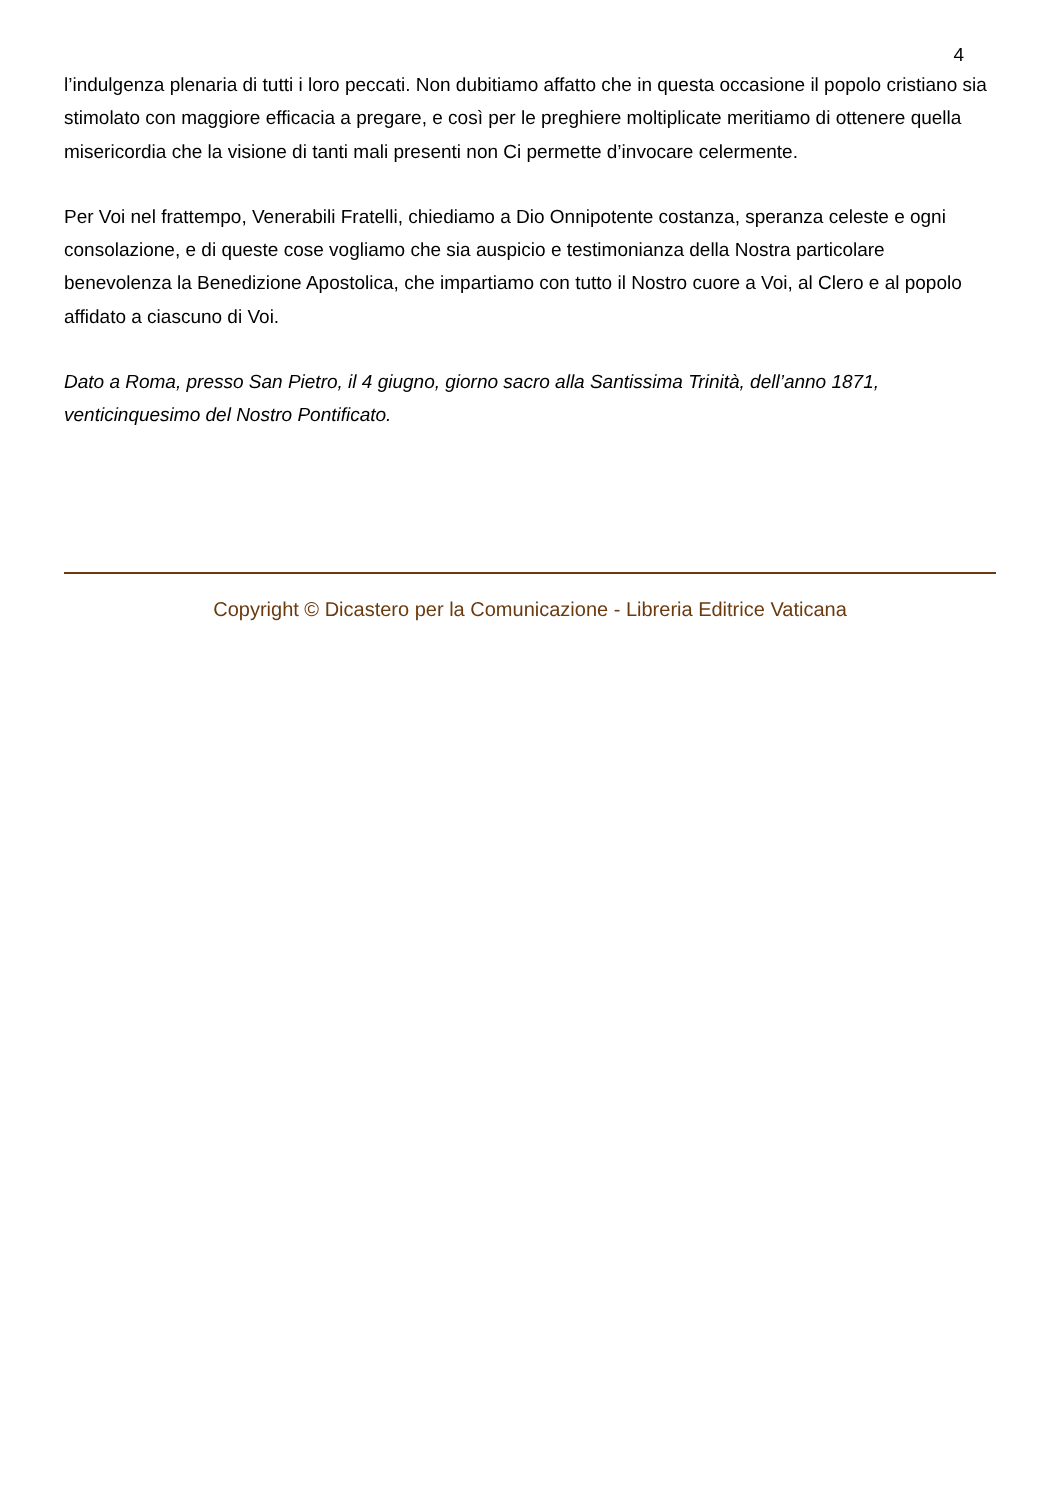4
l’indulgenza plenaria di tutti i loro peccati. Non dubitiamo affatto che in questa occasione il popolo cristiano sia stimolato con maggiore efficacia a pregare, e così per le preghiere moltiplicate meritiamo di ottenere quella misericordia che la visione di tanti mali presenti non Ci permette d’invocare celermente.
Per Voi nel frattempo, Venerabili Fratelli, chiediamo a Dio Onnipotente costanza, speranza celeste e ogni consolazione, e di queste cose vogliamo che sia auspicio e testimonianza della Nostra particolare benevolenza la Benedizione Apostolica, che impartiamo con tutto il Nostro cuore a Voi, al Clero e al popolo affidato a ciascuno di Voi.
Dato a Roma, presso San Pietro, il 4 giugno, giorno sacro alla Santissima Trinità, dell’anno 1871, venticinquesimo del Nostro Pontificato.
Copyright © Dicastero per la Comunicazione - Libreria Editrice Vaticana